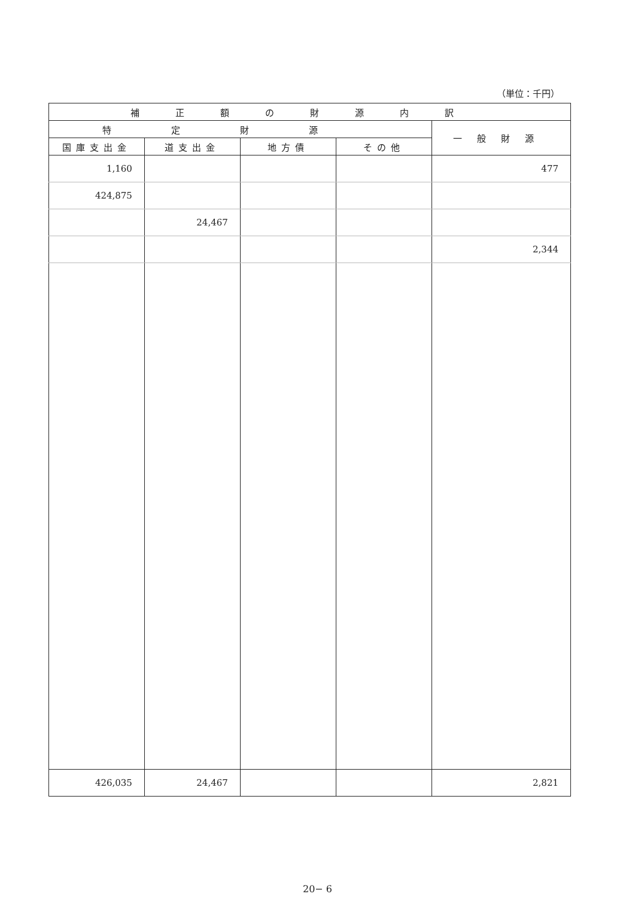（単位：千円）
| 補正額の財源内訳 | | | | |
| --- | --- | --- | --- | --- |
| 特定財源 | | | | 一般財源 |
| 国庫支出金 | 道支出金 | 地方債 | その他 | |
| 1,160 | | | | 477 |
| 424,875 | | | | |
| | 24,467 | | | |
| | | | | 2,344 |
| 426,035 | 24,467 | | | 2,821 |
20− 6